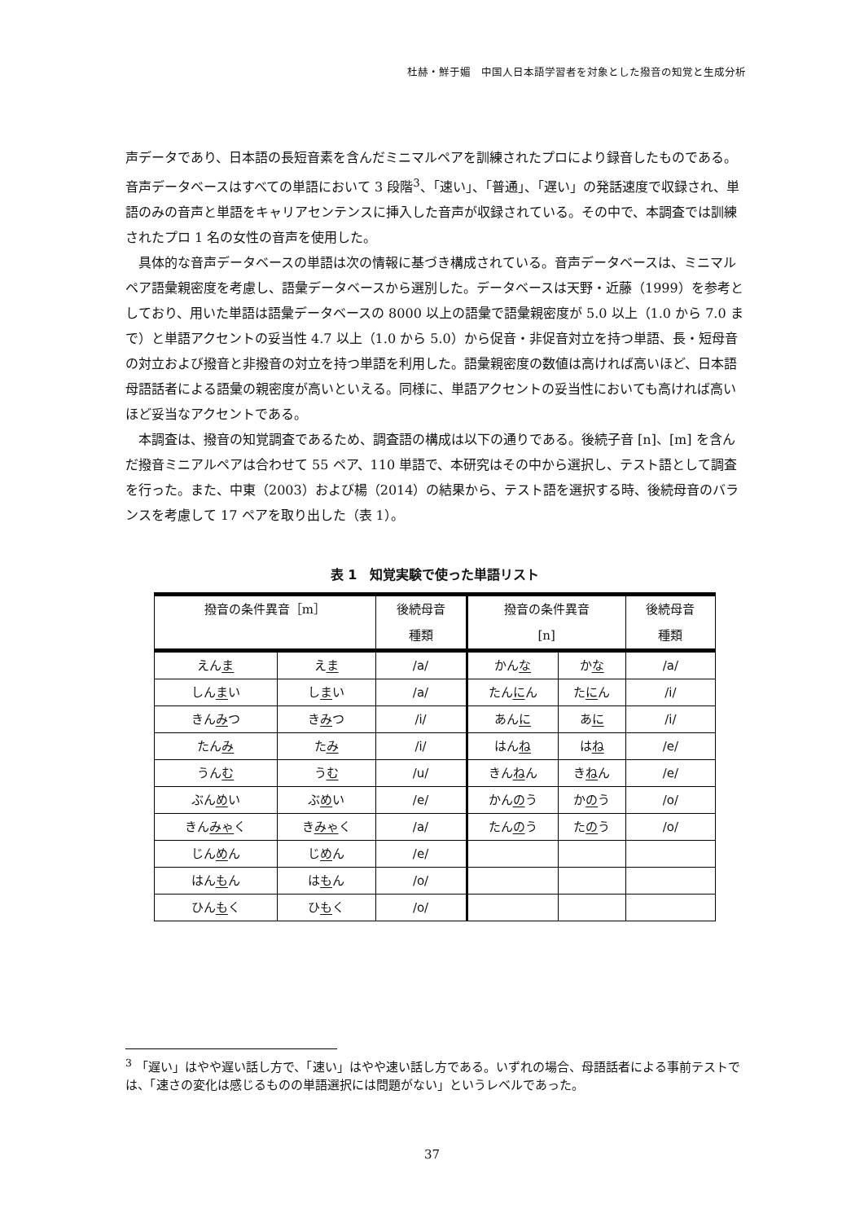杜赫・鮮于媚　中国人日本語学習者を対象とした撥音の知覚と生成分析
声データであり、日本語の長短音素を含んだミニマルペアを訓練されたプロにより録音したものである。音声データベースはすべての単語において 3 段階<sup>3</sup>、「速い」、「普通」、「遅い」の発話速度で収録され、単語のみの音声と単語をキャリアセンテンスに挿入した音声が収録されている。その中で、本調査では訓練されたプロ 1 名の女性の音声を使用した。
具体的な音声データベースの単語は次の情報に基づき構成されている。音声データベースは、ミニマルペア語彙親密度を考慮し、語彙データベースから選別した。データベースは天野・近藤（1999）を参考としており、用いた単語は語彙データベースの 8000 以上の語彙で語彙親密度が 5.0 以上（1.0 から 7.0 まで）と単語アクセントの妥当性 4.7 以上（1.0 から 5.0）から促音・非促音対立を持つ単語、長・短母音の対立および撥音と非撥音の対立を持つ単語を利用した。語彙親密度の数値は高ければ高いほど、日本語母語話者による語彙の親密度が高いといえる。同様に、単語アクセントの妥当性においても高ければ高いほど妥当なアクセントである。
本調査は、撥音の知覚調査であるため、調査語の構成は以下の通りである。後続子音 [n]、[m] を含んだ撥音ミニアルペアは合わせて 55 ペア、110 単語で、本研究はその中から選択し、テスト語として調査を行った。また、中東（2003）および楊（2014）の結果から、テスト語を選択する時、後続母音のバランスを考慮して 17 ペアを取り出した（表 1）。
表 1　知覚実験で使った単語リスト
| 撥音の条件異音［m］ | | 後続母音 種類 | 撥音の条件異音 [n] | | 後続母音 種類 |
| --- | --- | --- | --- | --- | --- |
| えん ま | え ま | /a/ | かん な | か な | /a/ |
| しん ま い | し ま い | /a/ | たん に ん | た に ん | /i/ |
| きん み つ | き み つ | /i/ | あん に | あ に | /i/ |
| たん み | た み | /i/ | はん ね | は ね | /e/ |
| うん む | う む | /u/ | きん ね ん | き ね ん | /e/ |
| ぶん め い | ぶ め い | /e/ | かん の う | か の う | /o/ |
| きん みゃ く | き みゃ く | /a/ | たん の う | た の う | /o/ |
| じん め ん | じ め ん | /e/ | | | |
| はん も ん | は も ん | /o/ | | | |
| ひん も く | ひ も く | /o/ | | | |
<sup>3</sup> 「遅い」はやや遅い話し方で、「速い」はやや速い話し方である。いずれの場合、母語話者による事前テストでは、「速さの変化は感じるものの単語選択には問題がない」というレベルであった。
37